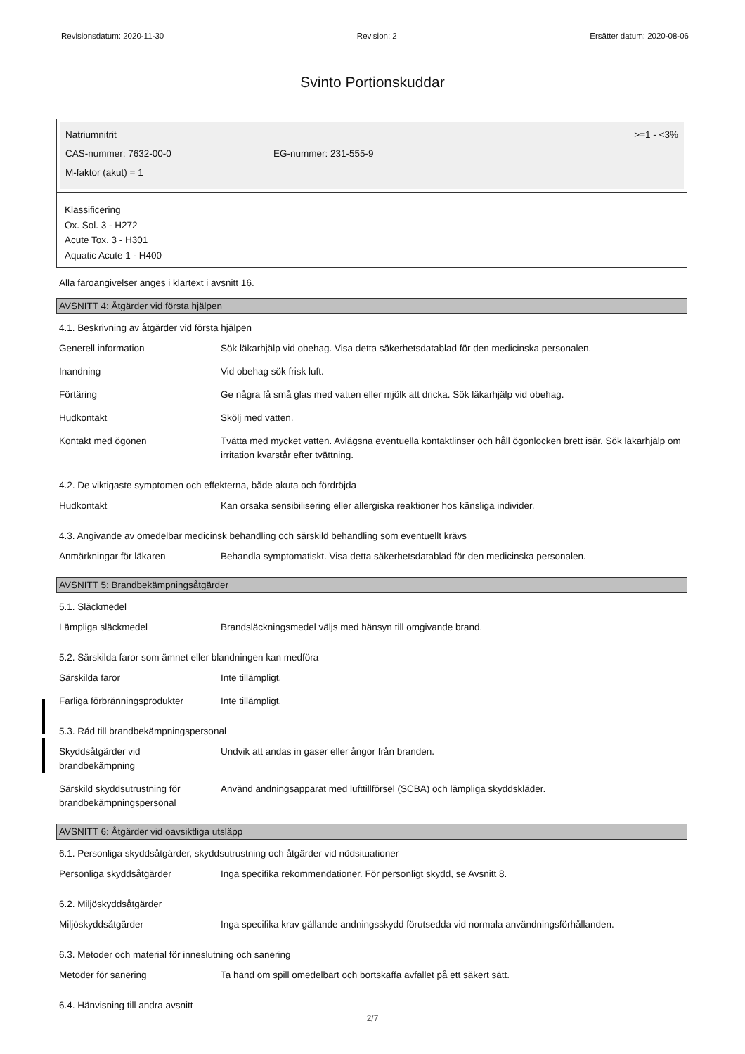Revisionsdatum: 2020-11-30 Revision: 2 Ersätter datum: 2020-08-06
Svinto Portionskuddar
Natriumnitrit >=1 - <3%
CAS-nummer: 7632-00-0 EG-nummer: 231-555-9
M-faktor (akut) = 1
Klassificering
Ox. Sol. 3 - H272
Acute Tox. 3 - H301
Aquatic Acute 1 - H400
Alla faroangivelser anges i klartext i avsnitt 16.
AVSNITT 4: Åtgärder vid första hjälpen
4.1. Beskrivning av åtgärder vid första hjälpen
| Generell information | Sök läkarhjälp vid obehag. Visa detta säkerhetsdatablad för den medicinska personalen. |
| Inandning | Vid obehag sök frisk luft. |
| Förtäring | Ge några få små glas med vatten eller mjölk att dricka. Sök läkarhjälp vid obehag. |
| Hudkontakt | Skölj med vatten. |
| Kontakt med ögonen | Tvätta med mycket vatten. Avlägsna eventuella kontaktlinser och håll ögonlocken brett isär. Sök läkarhjälp om irritation kvarstår efter tvättning. |
4.2. De viktigaste symptomen och effekterna, både akuta och fördröjda
| Hudkontakt | Kan orsaka sensibilisering eller allergiska reaktioner hos känsliga individer. |
4.3. Angivande av omedelbar medicinsk behandling och särskild behandling som eventuellt krävs
| Anmärkningar för läkaren | Behandla symptomatiskt. Visa detta säkerhetsdatablad för den medicinska personalen. |
AVSNITT 5: Brandbekämpningsåtgärder
5.1. Släckmedel
| Lämpliga släckmedel | Brandsläckningsmedel väljs med hänsyn till omgivande brand. |
5.2. Särskilda faror som ämnet eller blandningen kan medföra
| Särskilda faror | Inte tillämpligt. |
| Farliga förbränningsprodukter | Inte tillämpligt. |
5.3. Råd till brandbekämpningspersonal
| Skyddsåtgärder vid brandbekämpning | Undvik att andas in gaser eller ångor från branden. |
| Särskild skyddsutrustning för brandbekämpningspersonal | Använd andningsapparat med lufttillförsel (SCBA) och lämpliga skyddskläder. |
AVSNITT 6: Åtgärder vid oavsiktliga utsläpp
6.1. Personliga skyddsåtgärder, skyddsutrustning och åtgärder vid nödsituationer
| Personliga skyddsåtgärder | Inga specifika rekommendationer. För personligt skydd, se Avsnitt 8. |
6.2. Miljöskyddsåtgärder
| Miljöskyddsåtgärder | Inga specifika krav gällande andningsskydd förutsedda vid normala användningsförhållanden. |
6.3. Metoder och material för inneslutning och sanering
| Metoder för sanering | Ta hand om spill omedelbart och bortskaffa avfallet på ett säkert sätt. |
6.4. Hänvisning till andra avsnitt
2/7